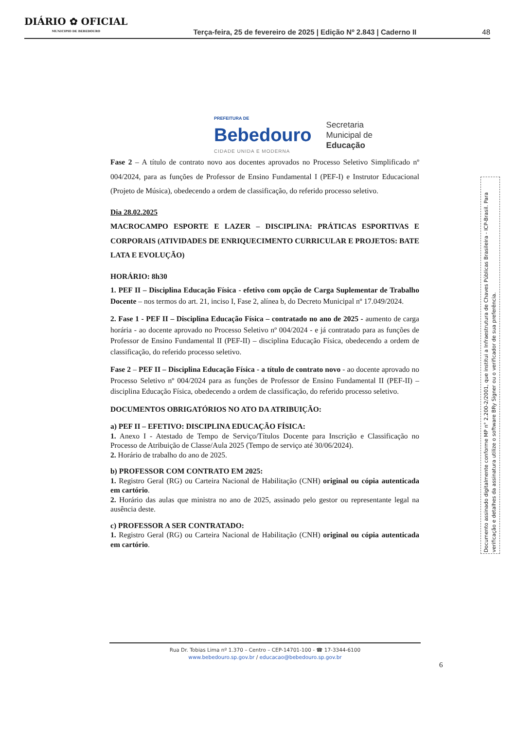DIÁRIO ✿ OFICIAL
MUNICIPIO DE BEBEDOURO
Terça-feira, 25 de fevereiro de 2025 | Edição Nº 2.843 | Caderno II
48
PREFEITURA DE
Bebedouro
CIDADE UNIDA E MODERNA
Secretaria
Municipal de
Educação
Fase 2 – A título de contrato novo aos docentes aprovados no Processo Seletivo Simplificado nº 004/2024, para as funções de Professor de Ensino Fundamental I (PEF-I) e Instrutor Educacional (Projeto de Música), obedecendo a ordem de classificação, do referido processo seletivo.
Dia 28.02.2025
MACROCAMPO ESPORTE E LAZER – DISCIPLINA: PRÁTICAS ESPORTIVAS E CORPORAIS (ATIVIDADES DE ENRIQUECIMENTO CURRICULAR E PROJETOS: BATE LATA E EVOLUÇÃO)
HORÁRIO: 8h30
1. PEF II – Disciplina Educação Física - efetivo com opção de Carga Suplementar de Trabalho Docente – nos termos do art. 21, inciso I, Fase 2, alínea b, do Decreto Municipal nº 17.049/2024.
2. Fase 1 - PEF II – Disciplina Educação Física – contratado no ano de 2025 - aumento de carga horária - ao docente aprovado no Processo Seletivo nº 004/2024 - e já contratado para as funções de Professor de Ensino Fundamental II (PEF-II) – disciplina Educação Física, obedecendo a ordem de classificação, do referido processo seletivo.
Fase 2 – PEF II – Disciplina Educação Física - a título de contrato novo - ao docente aprovado no Processo Seletivo nº 004/2024 para as funções de Professor de Ensino Fundamental II (PEF-II) – disciplina Educação Física, obedecendo a ordem de classificação, do referido processo seletivo.
DOCUMENTOS OBRIGATÓRIOS NO ATO DA ATRIBUIÇÃO:
a) PEF II – EFETIVO: DISCIPLINA EDUCAÇÃO FÍSICA:
1. Anexo I - Atestado de Tempo de Serviço/Títulos Docente para Inscrição e Classificação no Processo de Atribuição de Classe/Aula 2025 (Tempo de serviço até 30/06/2024).
2. Horário de trabalho do ano de 2025.
b) PROFESSOR COM CONTRATO EM 2025:
1. Registro Geral (RG) ou Carteira Nacional de Habilitação (CNH) original ou cópia autenticada em cartório.
2. Horário das aulas que ministra no ano de 2025, assinado pelo gestor ou representante legal na ausência deste.
c) PROFESSOR A SER CONTRATADO:
1. Registro Geral (RG) ou Carteira Nacional de Habilitação (CNH) original ou cópia autenticada em cartório.
Documento assinado digitalmente conforme MP n° 2.200-2/2001, que institui a Infraestrutura de Chaves Públicas Brasileira - ICP-Brasil. Para verificação e detalhes da assinatura utilize o software BRy Signer ou o verificador de sua preferência.
Rua Dr. Tobias Lima nº 1.370 – Centro – CEP-14701-100 - ☎ 17-3344-6100
www.bebedouro.sp.gov.br / educacao@bebedouro.sp.gov.br
6